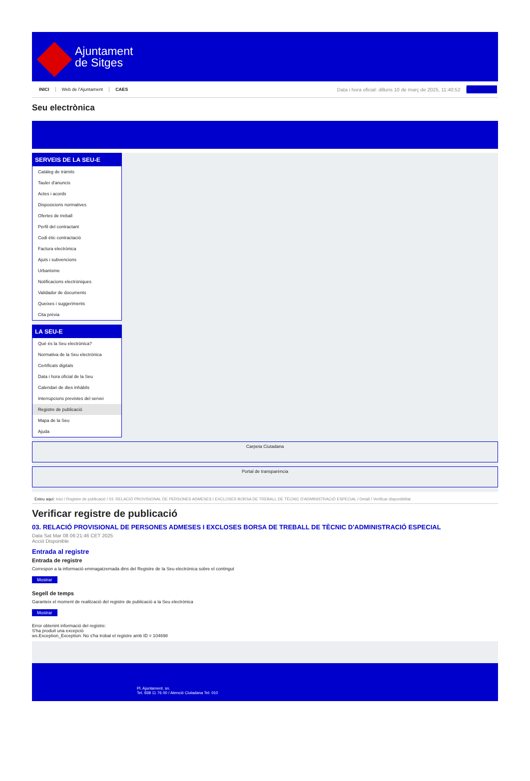Ajuntament
de Sitges
INICI Web de l'Ajuntament CAES Data i hora oficial: dilluns 10 de març de 2025, 11:40:52 Electrònica
Seu electrònica
Obtenir còpia autèntica
SERVEIS DE LA SEU-E
Catàleg de tràmits
Tauler d'anuncis
Actes i acords
Disposicions normatives
Ofertes de treball
Perfil del contractant
Codi ètic contractació
Factura electrònica
Ajuts i subvencions
Urbanisme
Notificacions electròniques
Validador de documents
Queixes i suggeriments
Cita prèvia
LA SEU-E
Què és la Seu electrònica?
Normativa de la Seu electrònica
Certificats digitals
Data i hora oficial de la Seu
Calendari de dies inhàbils
Interrupcions previstes del servei
Registre de publicació
Mapa de la Seu
Ajuda
Carpeta Ciutadana
Portal de transparència
Esteu aquí: Inici / Registre de publicació / 03. RELACIÓ PROVISIONAL DE PERSONES ADMESES I EXCLOSES BORSA DE TREBALL DE TÈCNIC D'ADMINISTRACIÓ ESPECIAL / Detall / Verificar disponibilitat
Verificar registre de publicació
03. RELACIÓ PROVISIONAL DE PERSONES ADMESES I EXCLOSES BORSA DE TREBALL DE TÈCNIC D'ADMINISTRACIÓ ESPECIAL
Data Sat Mar 08 06:21:46 CET 2025
Acció Disponible
Entrada al registre
Entrada de registre
Correspon a la informació emmagatzemada dins del Registre de la Seu electrònica sobre el contingut
Mostrar
Segell de temps
Garanteix el moment de realització del registre de publicació a la Seu electrònica
Mostrar
Error obtenint informació del registre:
S'ha produit una excepció
ws.Exception_Exception: No s'ha trobat el registre amb ID = 104698
Pl. Ajuntament, sn.
Tel. 938 11 76 00 / Atenció Ciutadana Tel. 010